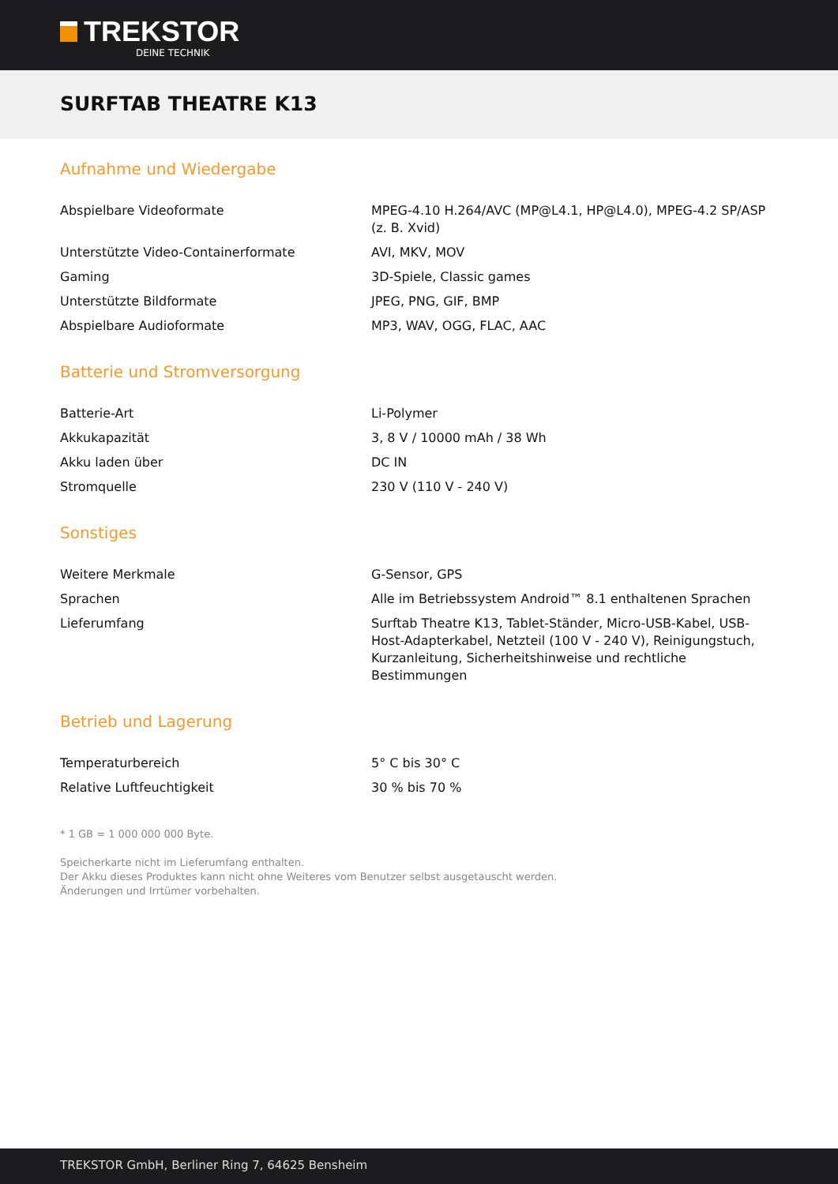TREKSTOR
DEINE TECHNIK
SURFTAB THEATRE K13
Aufnahme und Wiedergabe
| Abspielbare Videoformate | MPEG-4.10 H.264/AVC (MP@L4.1, HP@L4.0), MPEG-4.2 SP/ASP (z. B. Xvid) |
| Unterstützte Video-Containerformate | AVI, MKV, MOV |
| Gaming | 3D-Spiele, Classic games |
| Unterstützte Bildformate | JPEG, PNG, GIF, BMP |
| Abspielbare Audioformate | MP3, WAV, OGG, FLAC, AAC |
Batterie und Stromversorgung
| Batterie-Art | Li-Polymer |
| Akkukapazität | 3, 8 V / 10000 mAh / 38 Wh |
| Akku laden über | DC IN |
| Stromquelle | 230 V (110 V - 240 V) |
Sonstiges
| Weitere Merkmale | G-Sensor, GPS |
| Sprachen | Alle im Betriebssystem Android™ 8.1 enthaltenen Sprachen |
| Lieferumfang | Surftab Theatre K13, Tablet-Ständer, Micro-USB-Kabel, USB-Host-Adapterkabel, Netzteil (100 V - 240 V), Reinigungstuch, Kurzanleitung, Sicherheitshinweise und rechtliche Bestimmungen |
Betrieb und Lagerung
| Temperaturbereich | 5° C bis 30° C |
| Relative Luftfeuchtigkeit | 30 % bis 70 % |
* 1 GB = 1 000 000 000 Byte.
Speicherkarte nicht im Lieferumfang enthalten.
Der Akku dieses Produktes kann nicht ohne Weiteres vom Benutzer selbst ausgetauscht werden.
Änderungen und Irrtümer vorbehalten.
TREKSTOR GmbH, Berliner Ring 7, 64625 Bensheim